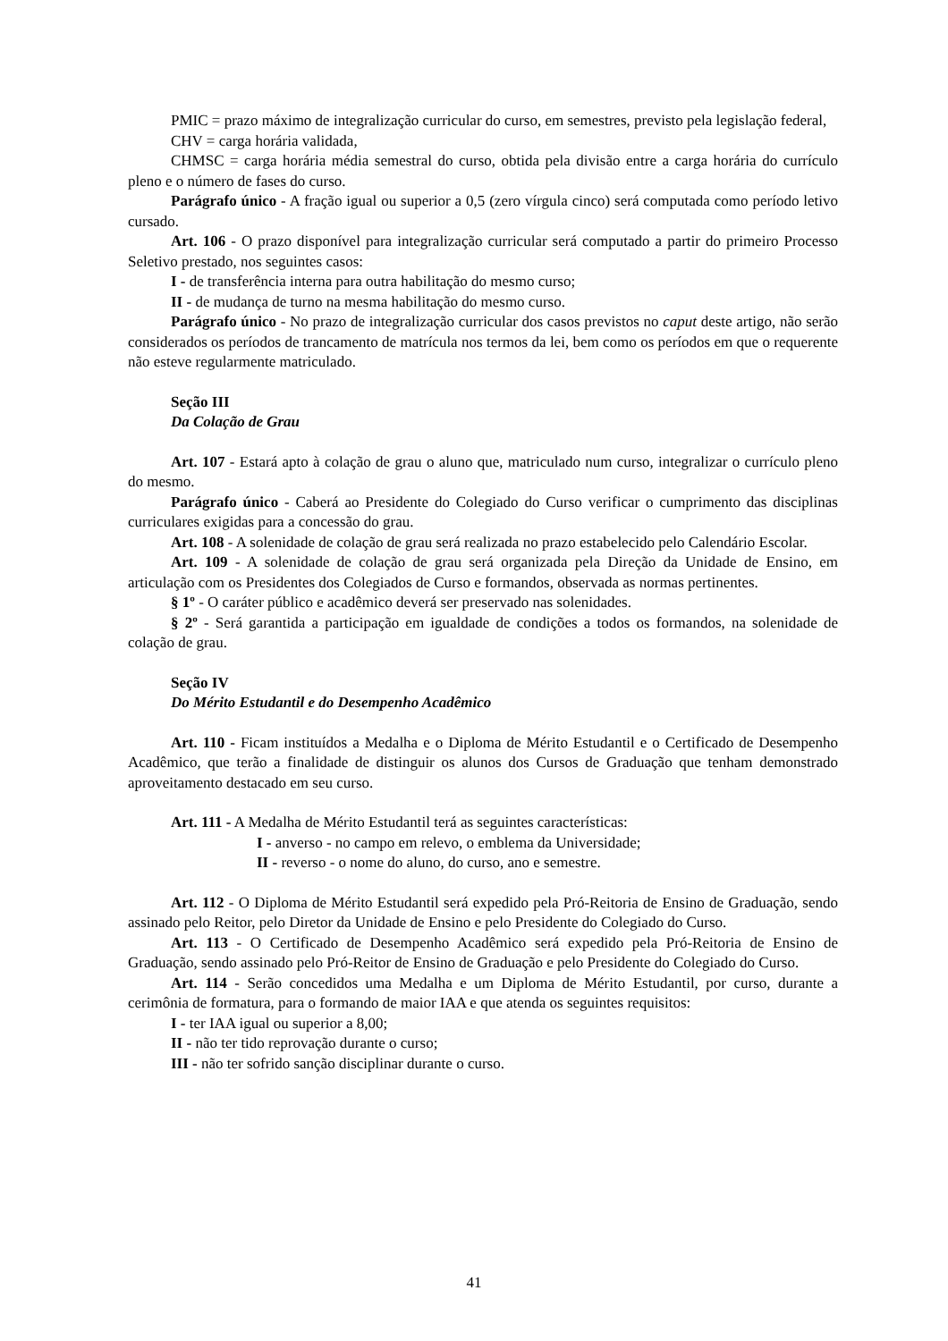PMIC = prazo máximo de integralização curricular do curso, em semestres, previsto pela legislação federal,
CHV = carga horária validada,
CHMSC = carga horária média semestral do curso, obtida pela divisão entre a carga horária do currículo pleno e o número de fases do curso.
Parágrafo único - A fração igual ou superior a 0,5 (zero vírgula cinco) será computada como período letivo cursado.
Art. 106 - O prazo disponível para integralização curricular será computado a partir do primeiro Processo Seletivo prestado, nos seguintes casos:
I - de transferência interna para outra habilitação do mesmo curso;
II - de mudança de turno na mesma habilitação do mesmo curso.
Parágrafo único - No prazo de integralização curricular dos casos previstos no caput deste artigo, não serão considerados os períodos de trancamento de matrícula nos termos da lei, bem como os períodos em que o requerente não esteve regularmente matriculado.
Seção III
Da Colação de Grau
Art. 107 - Estará apto à colação de grau o aluno que, matriculado num curso, integralizar o currículo pleno do mesmo.
Parágrafo único - Caberá ao Presidente do Colegiado do Curso verificar o cumprimento das disciplinas curriculares exigidas para a concessão do grau.
Art. 108 - A solenidade de colação de grau será realizada no prazo estabelecido pelo Calendário Escolar.
Art. 109 - A solenidade de colação de grau será organizada pela Direção da Unidade de Ensino, em articulação com os Presidentes dos Colegiados de Curso e formandos, observada as normas pertinentes.
§ 1º - O caráter público e acadêmico deverá ser preservado nas solenidades.
§ 2º - Será garantida a participação em igualdade de condições a todos os formandos, na solenidade de colação de grau.
Seção IV
Do Mérito Estudantil e do Desempenho Acadêmico
Art. 110 - Ficam instituídos a Medalha e o Diploma de Mérito Estudantil e o Certificado de Desempenho Acadêmico, que terão a finalidade de distinguir os alunos dos Cursos de Graduação que tenham demonstrado aproveitamento destacado em seu curso.
Art. 111 - A Medalha de Mérito Estudantil terá as seguintes características:
I - anverso - no campo em relevo, o emblema da Universidade;
II - reverso - o nome do aluno, do curso, ano e semestre.
Art. 112 - O Diploma de Mérito Estudantil será expedido pela Pró-Reitoria de Ensino de Graduação, sendo assinado pelo Reitor, pelo Diretor da Unidade de Ensino e pelo Presidente do Colegiado do Curso.
Art. 113 - O Certificado de Desempenho Acadêmico será expedido pela Pró-Reitoria de Ensino de Graduação, sendo assinado pelo Pró-Reitor de Ensino de Graduação e pelo Presidente do Colegiado do Curso.
Art. 114 - Serão concedidos uma Medalha e um Diploma de Mérito Estudantil, por curso, durante a cerimônia de formatura, para o formando de maior IAA e que atenda os seguintes requisitos:
I - ter IAA igual ou superior a 8,00;
II - não ter tido reprovação durante o curso;
III - não ter sofrido sanção disciplinar durante o curso.
41